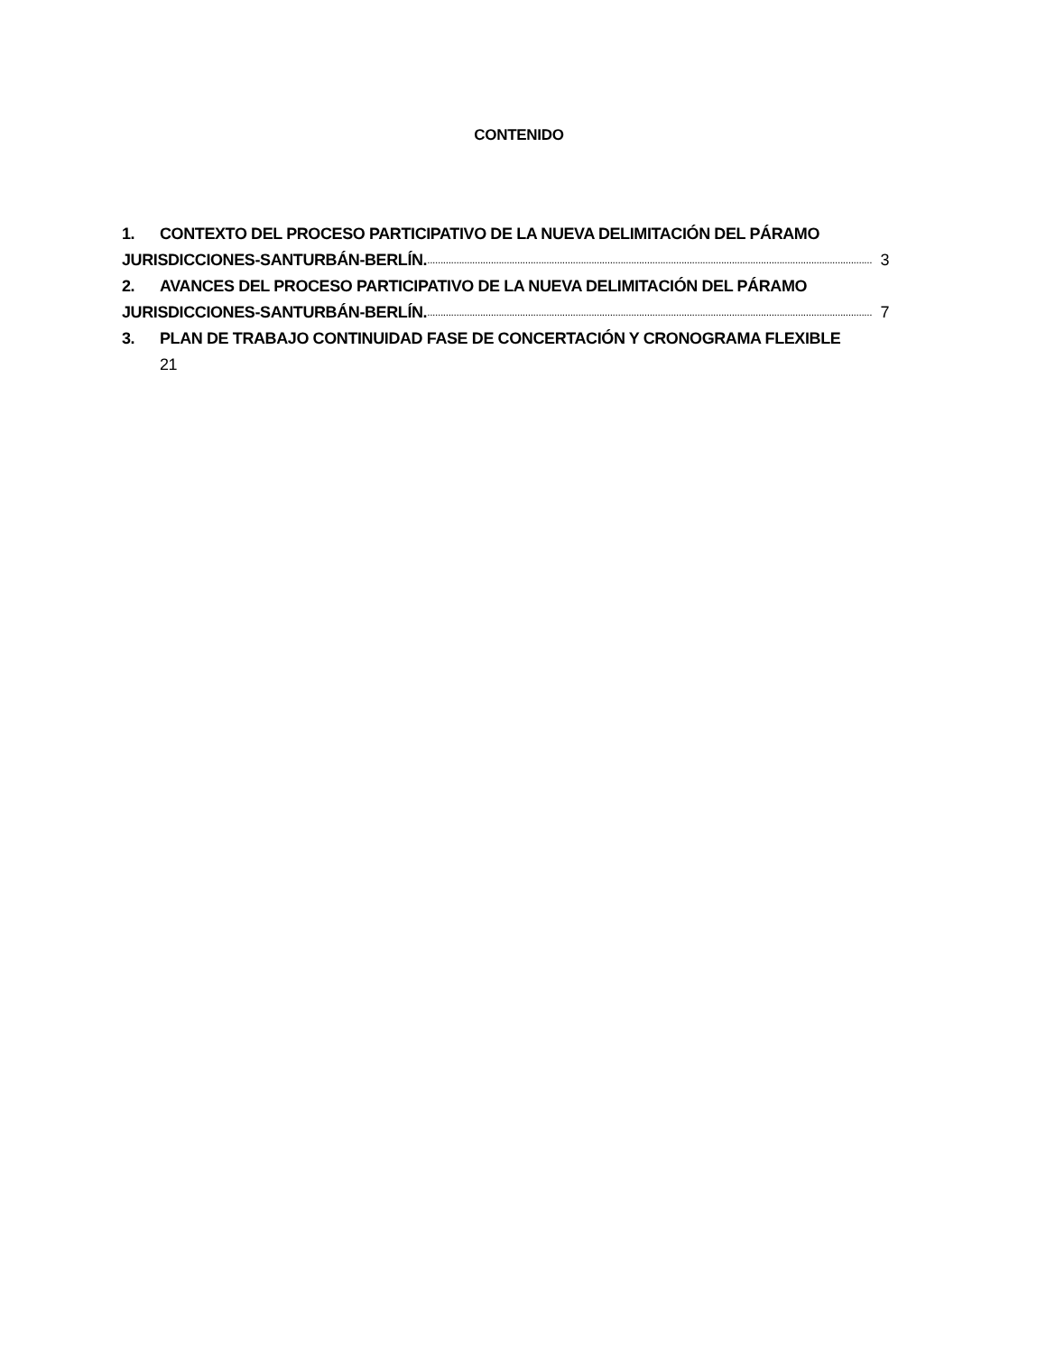CONTENIDO
1. CONTEXTO DEL PROCESO PARTICIPATIVO DE LA NUEVA DELIMITACIÓN DEL PÁRAMO
JURISDICCIONES-SANTURBÁN-BERLÍN......................................................................................................................................................................... 3
2. AVANCES DEL PROCESO PARTICIPATIVO DE LA NUEVA DELIMITACIÓN DEL PÁRAMO
JURISDICCIONES-SANTURBÁN-BERLÍN......................................................................................................................................................................... 7
3. PLAN DE TRABAJO CONTINUIDAD FASE DE CONCERTACIÓN Y CRONOGRAMA FLEXIBLE
21